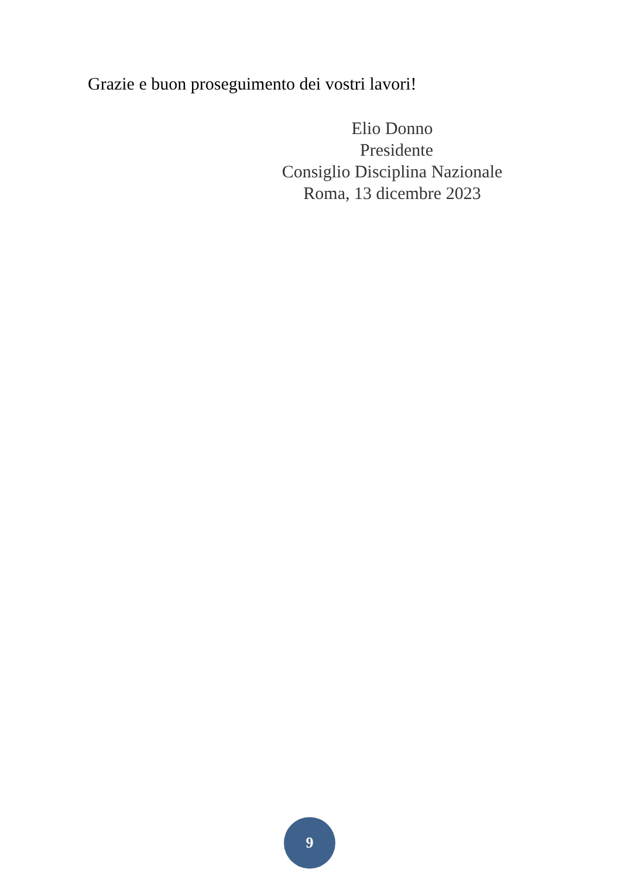Grazie e buon proseguimento dei vostri lavori!
Elio Donno
Presidente
Consiglio Disciplina Nazionale
Roma, 13 dicembre 2023
9